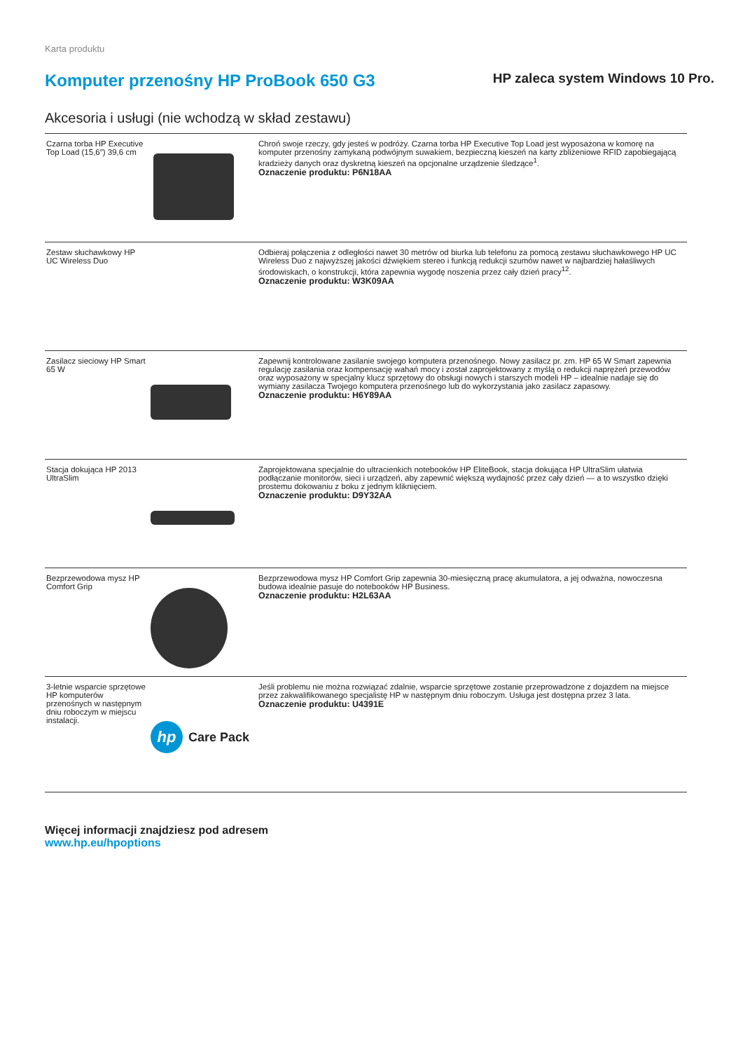Karta produktu
Komputer przenośny HP ProBook 650 G3
HP zaleca system Windows 10 Pro.
Akcesoria i usługi (nie wchodzą w skład zestawu)
| Czarna torba HP Executive Top Load (15,6″) 39,6 cm | | Chroń swoje rzeczy, gdy jesteś w podróży. Czarna torba HP Executive Top Load jest wyposażona w komorę na komputer przenośny zamykaną podwójnym suwakiem, bezpieczną kieszeń na karty zbliżeniowe RFID zapobiegającą kradzieży danych oraz dyskretną kieszeń na opcjonalne urządzenie śledzące<sup>1</sup>. Oznaczenie produktu: P6N18AA |
| Zestaw słuchawkowy HP UC Wireless Duo | | Odbieraj połączenia z odległości nawet 30 metrów od biurka lub telefonu za pomocą zestawu słuchawkowego HP UC Wireless Duo z najwyższej jakości dźwiękiem stereo i funkcją redukcji szumów nawet w najbardziej hałaśliwych środowiskach, o konstrukcji, która zapewnia wygodę noszenia przez cały dzień pracy<sup>12</sup>. Oznaczenie produktu: W3K09AA |
| Zasilacz sieciowy HP Smart 65 W | | Zapewnij kontrolowane zasilanie swojego komputera przenośnego. Nowy zasilacz pr. zm. HP 65 W Smart zapewnia regulację zasilania oraz kompensację wahań mocy i został zaprojektowany z myślą o redukcji naprężeń przewodów oraz wyposażony w specjalny klucz sprzętowy do obsługi nowych i starszych modeli HP – idealnie nadaje się do wymiany zasilacza Twojego komputera przenośnego lub do wykorzystania jako zasilacz zapasowy. Oznaczenie produktu: H6Y89AA |
| Stacja dokująca HP 2013 UltraSlim | | Zaprojektowana specjalnie do ultracienkich notebooków HP EliteBook, stacja dokująca HP UltraSlim ułatwia podłączanie monitorów, sieci i urządzeń, aby zapewnić większą wydajność przez cały dzień — a to wszystko dzięki prostemu dokowaniu z boku z jednym kliknięciem. Oznaczenie produktu: D9Y32AA |
| Bezprzewodowa mysz HP Comfort Grip | | Bezprzewodowa mysz HP Comfort Grip zapewnia 30-miesięczną pracę akumulatora, a jej odważna, nowoczesna budowa idealnie pasuje do notebooków HP Business. Oznaczenie produktu: H2L63AA |
| 3-letnie wsparcie sprzętowe HP komputerów przenośnych w następnym dniu roboczym w miejscu instalacji. | hp Care Pack | Jeśli problemu nie można rozwiązać zdalnie, wsparcie sprzętowe zostanie przeprowadzone z dojazdem na miejsce przez zakwalifikowanego specjalistę HP w następnym dniu roboczym. Usługa jest dostępna przez 3 lata. Oznaczenie produktu: U4391E |
Więcej informacji znajdziesz pod adresem
www.hp.eu/hpoptions